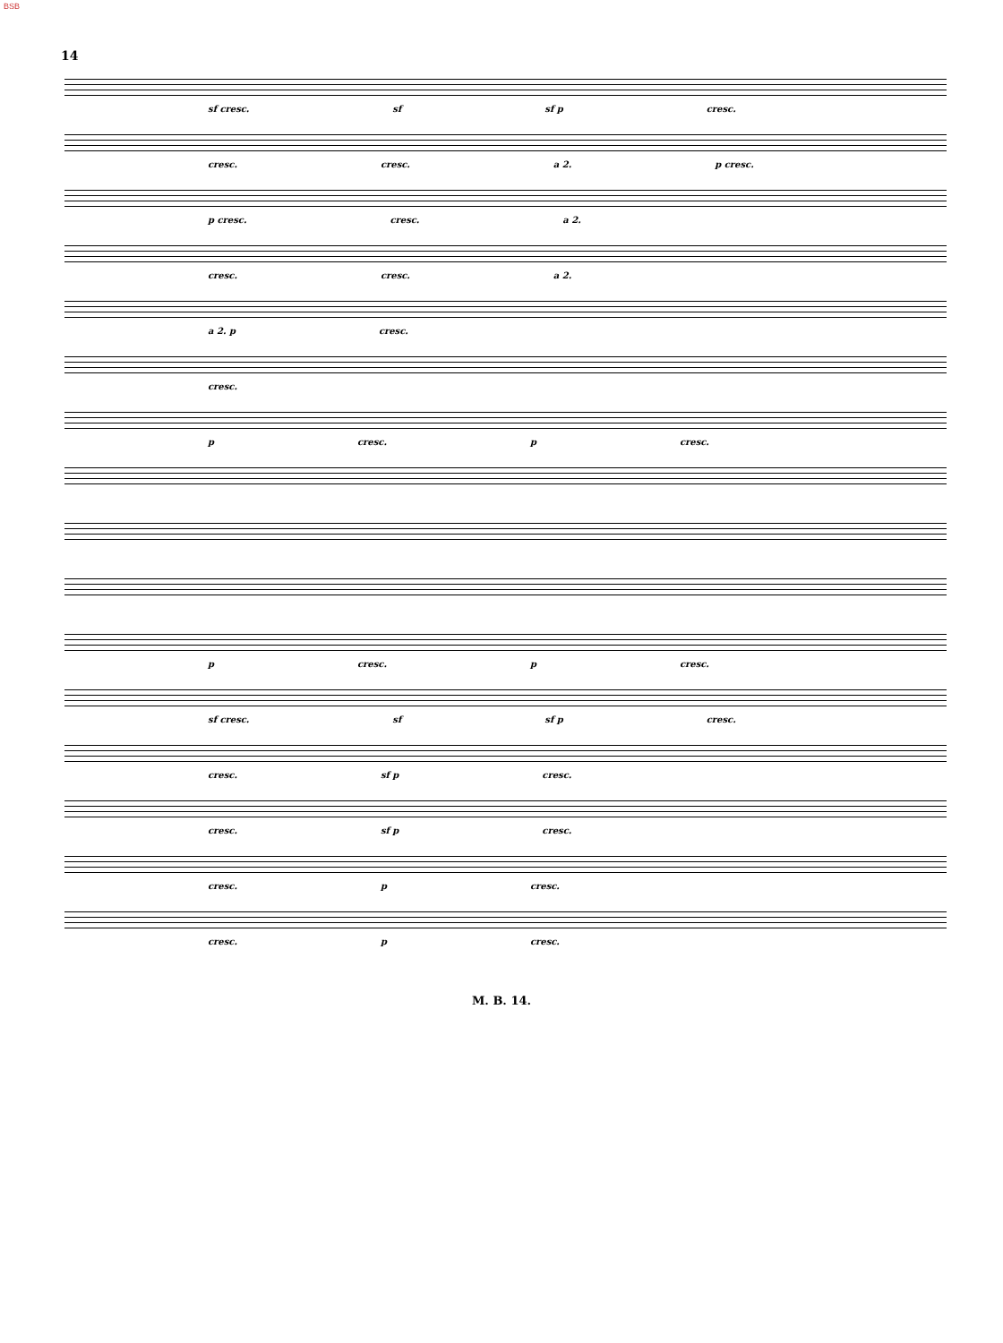BSB
14
sf cresc. sf sf p cresc.
cresc. cresc. a 2. p cresc.
p cresc. cresc. a 2.
cresc. cresc. a 2.
a 2. p cresc.
cresc.
p cresc. p cresc.
p cresc. p cresc.
sf cresc. sf sf p cresc.
cresc. sf p cresc.
cresc. sf p cresc.
cresc. p cresc.
cresc. p cresc.
M. B. 14.